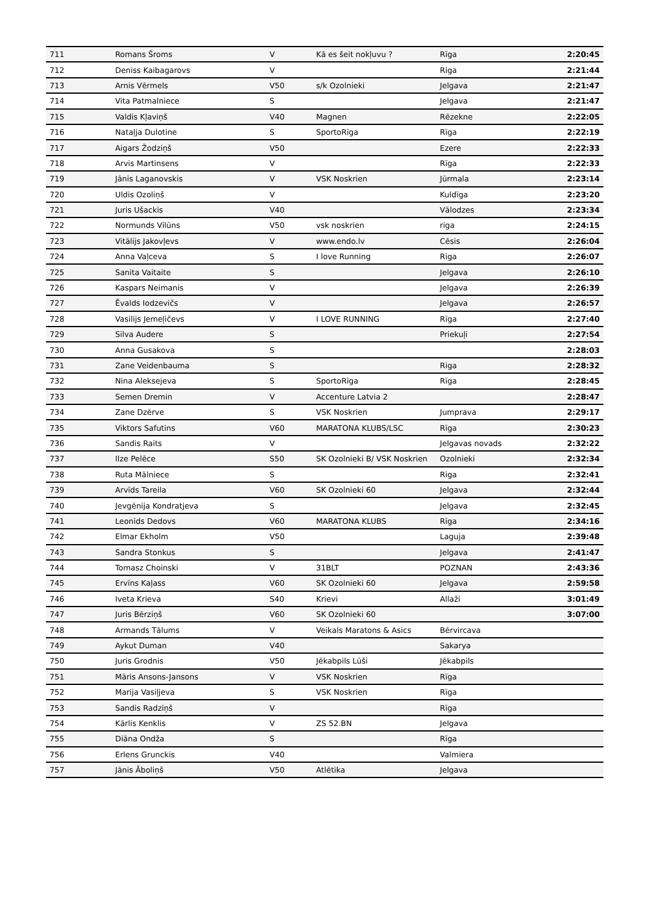| 711 | Romans Šroms | V | Kā es šeit nokļuvu ? | Rīga | 2:20:45 |
| 712 | Deniss Kaibagarovs | V | | Riga | 2:21:44 |
| 713 | Arnis Vērmels | V50 | s/k Ozolnieki | Jelgava | 2:21:47 |
| 714 | Vita Patmalniece | S | | Jelgava | 2:21:47 |
| 715 | Valdis Kļaviņš | V40 | Magnen | Rēzekne | 2:22:05 |
| 716 | Nataļja Dulotine | S | SportoRīga | Rīga | 2:22:19 |
| 717 | Aigars Žodziņš | V50 | | Ezere | 2:22:33 |
| 718 | Arvis Martinsens | V | | Rīga | 2:22:33 |
| 719 | Jānis Laganovskis | V | VSK Noskrien | Jūrmala | 2:23:14 |
| 720 | Uldis Ozoliņš | V | | Kuldīga | 2:23:20 |
| 721 | Juris Ušackis | V40 | | Vālodzes | 2:23:34 |
| 722 | Normunds Vilūns | V50 | vsk noskrien | riga | 2:24:15 |
| 723 | Vitālijs Jakovļevs | V | www.endo.lv | Cēsis | 2:26:04 |
| 724 | Anna Vaļceva | S | I love Running | Riga | 2:26:07 |
| 725 | Sanita Vaitaite | S | | Jelgava | 2:26:10 |
| 726 | Kaspars Neimanis | V | | Jelgava | 2:26:39 |
| 727 | Ēvalds Iodzevičs | V | | Jelgava | 2:26:57 |
| 728 | Vasilijs Jemeļičevs | V | I LOVE RUNNING | Rīga | 2:27:40 |
| 729 | Silva Audere | S | | Priekuļi | 2:27:54 |
| 730 | Anna Gusakova | S | | | 2:28:03 |
| 731 | Zane Veidenbauma | S | | Riga | 2:28:32 |
| 732 | Nina Aleksejeva | S | SportoRīga | Rīga | 2:28:45 |
| 733 | Semen Dremin | V | Accenture Latvia 2 | | 2:28:47 |
| 734 | Zane Dzērve | S | VSK Noskrien | Jumprava | 2:29:17 |
| 735 | Viktors Safutins | V60 | MARATONA KLUBS/LSC | Rīga | 2:30:23 |
| 736 | Sandis Raits | V | | Jelgavas novads | 2:32:22 |
| 737 | Ilze Pelēce | S50 | SK Ozolnieki B/ VSK Noskrien | Ozolnieki | 2:32:34 |
| 738 | Ruta Mālniece | S | | Riga | 2:32:41 |
| 739 | Arvīds Tareila | V60 | SK Ozolnieki 60 | Jelgava | 2:32:44 |
| 740 | Jevgēnija Kondratjeva | S | | Jelgava | 2:32:45 |
| 741 | Leonīds Dedovs | V60 | MARATONA KLUBS | Rīga | 2:34:16 |
| 742 | Elmar Ekholm | V50 | | Laguja | 2:39:48 |
| 743 | Sandra Stonkus | S | | Jelgava | 2:41:47 |
| 744 | Tomasz Choinski | V | 31BLT | POZNAN | 2:43:36 |
| 745 | Ervīns Kaļass | V60 | SK Ozolnieki 60 | Jelgava | 2:59:58 |
| 746 | Iveta Krieva | S40 | Krievi | Allaži | 3:01:49 |
| 747 | Juris Bērziņš | V60 | SK Ozolnieki 60 | | 3:07:00 |
| 748 | Armands Tālums | V | Veikals Maratons & Asics | Bērvircava | |
| 749 | Aykut Duman | V40 | | Sakarya | |
| 750 | Juris Grodnis | V50 | Jēkabpils Lūši | Jēkabpils | |
| 751 | Māris Ansons-Jansons | V | VSK Noskrien | Rīga | |
| 752 | Marija Vasiļjeva | S | VSK Noskrien | Rīga | |
| 753 | Sandis Radziņš | V | | Rīga | |
| 754 | Kārlis Kenklis | V | ZS 52.BN | Jelgava | |
| 755 | Diāna Ondža | S | | Rīga | |
| 756 | Erlens Grunckis | V40 | | Valmiera | |
| 757 | Jānis Āboliņš | V50 | Atlētika | Jelgava | |